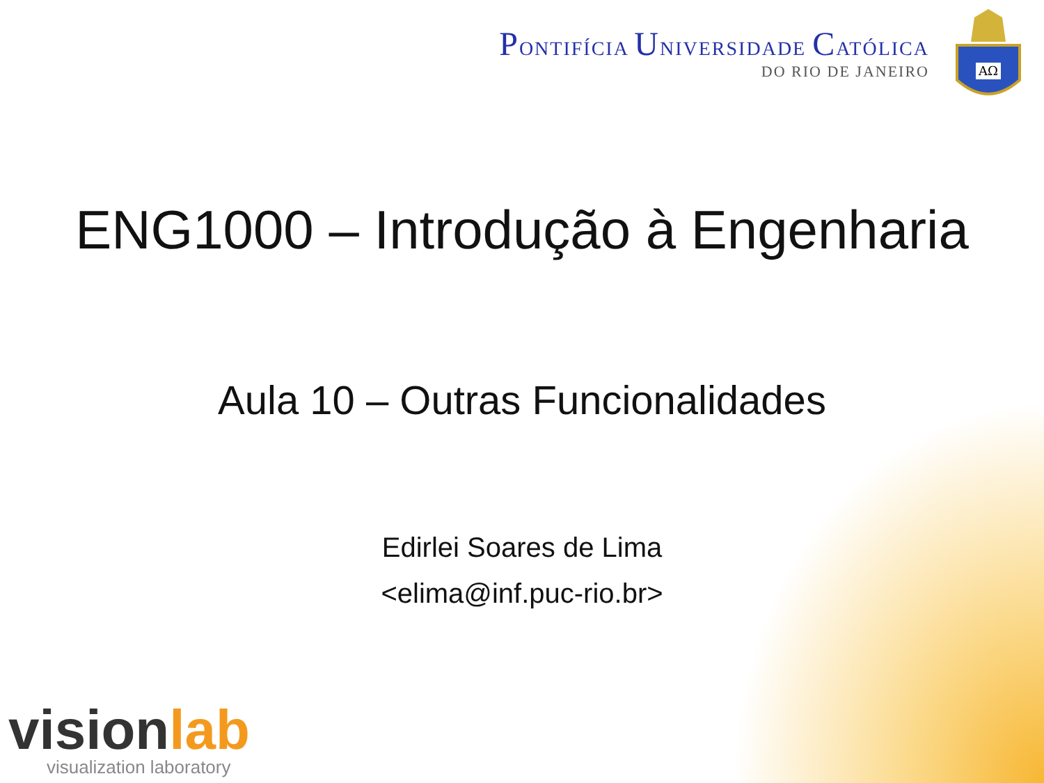PONTIFÍCIA UNIVERSIDADE CATÓLICA
DO RIO DE JANEIRO
ΑΩ
ENG1000 – Introdução à Engenharia
Aula 10 – Outras Funcionalidades
Edirlei Soares de Lima
<elima@inf.puc-rio.br>
visionlab
visualization laboratory